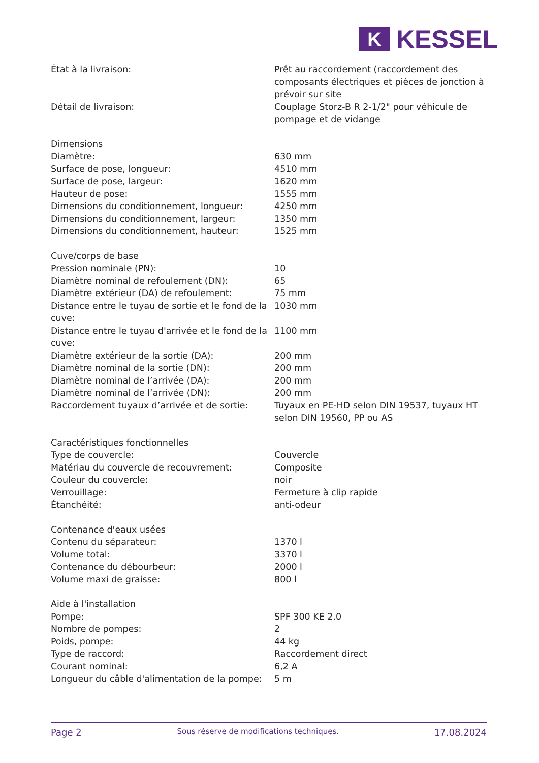K
KESSEL
| État à la livraison: | Prêt au raccordement (raccordement des composants électriques et pièces de jonction à prévoir sur site |
| Détail de livraison: | Couplage Storz-B R 2-1/2" pour véhicule de pompage et de vidange |
| Dimensions | |
| Diamètre: | 630 mm |
| Surface de pose, longueur: | 4510 mm |
| Surface de pose, largeur: | 1620 mm |
| Hauteur de pose: | 1555 mm |
| Dimensions du conditionnement, longueur: | 4250 mm |
| Dimensions du conditionnement, largeur: | 1350 mm |
| Dimensions du conditionnement, hauteur: | 1525 mm |
| Cuve/corps de base | |
| Pression nominale (PN): | 10 |
| Diamètre nominal de refoulement (DN): | 65 |
| Diamètre extérieur (DA) de refoulement: | 75 mm |
| Distance entre le tuyau de sortie et le fond de la cuve: | 1030 mm |
| Distance entre le tuyau d'arrivée et le fond de la cuve: | 1100 mm |
| Diamètre extérieur de la sortie (DA): | 200 mm |
| Diamètre nominal de la sortie (DN): | 200 mm |
| Diamètre nominal de l’arrivée (DA): | 200 mm |
| Diamètre nominal de l’arrivée (DN): | 200 mm |
| Raccordement tuyaux d’arrivée et de sortie: | Tuyaux en PE-HD selon DIN 19537, tuyaux HT selon DIN 19560, PP ou AS |
| Caractéristiques fonctionnelles | |
| Type de couvercle: | Couvercle |
| Matériau du couvercle de recouvrement: | Composite |
| Couleur du couvercle: | noir |
| Verrouillage: | Fermeture à clip rapide |
| Étanchéité: | anti-odeur |
| Contenance d'eaux usées | |
| Contenu du séparateur: | 1370 l |
| Volume total: | 3370 l |
| Contenance du débourbeur: | 2000 l |
| Volume maxi de graisse: | 800 l |
| Aide à l'installation | |
| Pompe: | SPF 300 KE 2.0 |
| Nombre de pompes: | 2 |
| Poids, pompe: | 44 kg |
| Type de raccord: | Raccordement direct |
| Courant nominal: | 6,2 A |
| Longueur du câble d'alimentation de la pompe: | 5 m |
Page 2 Sous réserve de modifications techniques. 17.08.2024